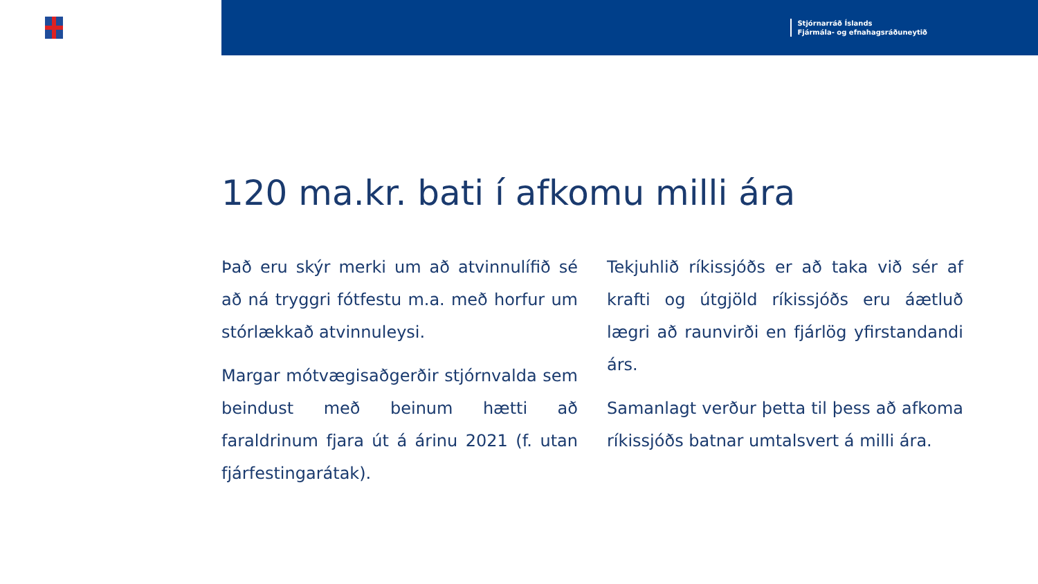Stjórnarráð Íslands
Fjármála- og efnahagsráðuneytið
120 ma.kr. bati í afkomu milli ára
Það eru skýr merki um að atvinnulífið sé að ná tryggri fótfestu m.a. með horfur um stórlækkað atvinnuleysi.
Margar mótvægisaðgerðir stjórnvalda sem beindust með beinum hætti að faraldrinum fjara út á árinu 2021 (f. utan fjárfestingarátak).
Tekjuhlið ríkissjóðs er að taka við sér af krafti og útgjöld ríkissjóðs eru áætluð lægri að raunvirði en fjárlög yfirstandandi árs.
Samanlagt verður þetta til þess að afkoma ríkissjóðs batnar umtalsvert á milli ára.